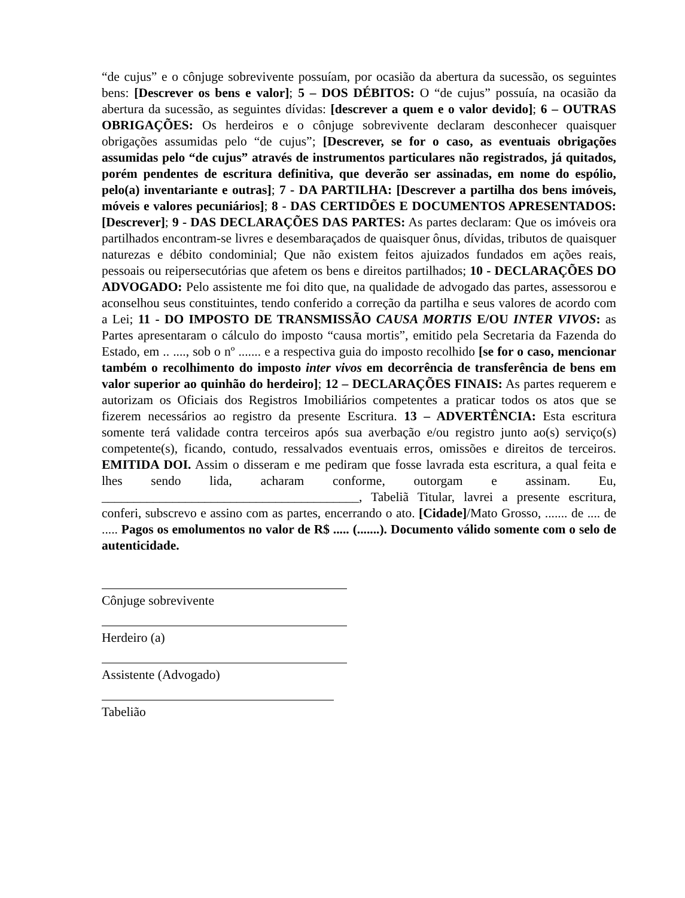“de cujus” e o cônjuge sobrevivente possuíam, por ocasião da abertura da sucessão, os seguintes bens: [Descrever os bens e valor]; 5 – DOS DÉBITOS: O “de cujus” possuía, na ocasião da abertura da sucessão, as seguintes dívidas: [descrever a quem e o valor devido]; 6 – OUTRAS OBRIGAÇÕES: Os herdeiros e o cônjuge sobrevivente declaram desconhecer quaisquer obrigações assumidas pelo “de cujus”; [Descrever, se for o caso, as eventuais obrigações assumidas pelo “de cujus” através de instrumentos particulares não registrados, já quitados, porém pendentes de escritura definitiva, que deverão ser assinadas, em nome do espólio, pelo(a) inventariante e outras]; 7 - DA PARTILHA: [Descrever a partilha dos bens imóveis, móveis e valores pecuniários]; 8 - DAS CERTIDÕES E DOCUMENTOS APRESENTADOS: [Descrever]; 9 - DAS DECLARAÇÕES DAS PARTES: As partes declaram: Que os imóveis ora partilhados encontram-se livres e desembaraçados de quaisquer ônus, dívidas, tributos de quaisquer naturezas e débito condominial; Que não existem feitos ajuizados fundados em ações reais, pessoais ou reipersecutórias que afetem os bens e direitos partilhados; 10 - DECLARAÇÕES DO ADVOGADO: Pelo assistente me foi dito que, na qualidade de advogado das partes, assessorou e aconselhou seus constituintes, tendo conferido a correção da partilha e seus valores de acordo com a Lei; 11 - DO IMPOSTO DE TRANSMISSÃO CAUSA MORTIS E/OU INTER VIVOS: as Partes apresentaram o cálculo do imposto “causa mortis”, emitido pela Secretaria da Fazenda do Estado, em .. ...., sob o nº ....... e a respectiva guia do imposto recolhido [se for o caso, mencionar também o recolhimento do imposto inter vivos em decorrência de transferência de bens em valor superior ao quinhão do herdeiro]; 12 – DECLARAÇÕES FINAIS: As partes requerem e autorizam os Oficiais dos Registros Imobiliários competentes a praticar todos os atos que se fizerem necessários ao registro da presente Escritura. 13 – ADVERTÊNCIA: Esta escritura somente terá validade contra terceiros após sua averbação e/ou registro junto ao(s) serviço(s) competente(s), ficando, contudo, ressalvados eventuais erros, omissões e direitos de terceiros. EMITIDA DOI. Assim o disseram e me pediram que fosse lavrada esta escritura, a qual feita e lhes sendo lida, acharam conforme, outorgam e assinam. Eu, ________________________________________, Tabeliã Titular, lavrei a presente escritura, conferi, subscrevo e assino com as partes, encerrando o ato. [Cidade]/Mato Grosso, ....... de .... de ..... Pagos os emolumentos no valor de R$ ..... (.......). Documento válido somente com o selo de autenticidade.
Cônjuge sobrevivente
Herdeiro (a)
Assistente (Advogado)
Tabelião